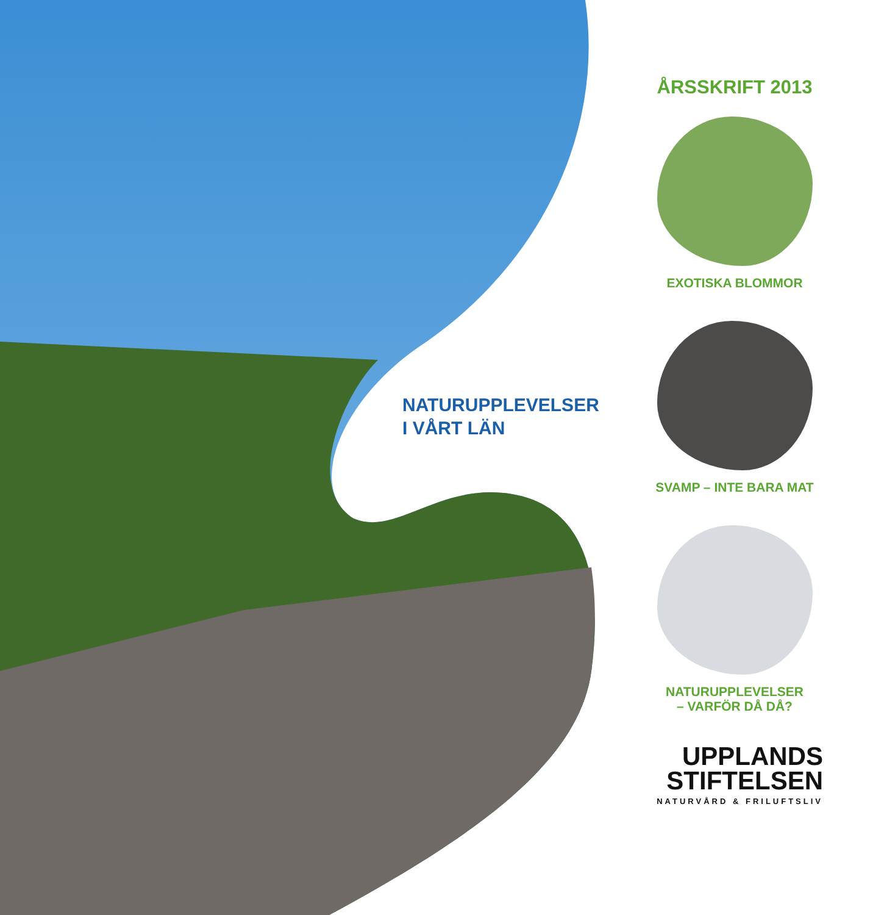NATURUPPLEVELSER
I VÅRT LÄN
ÅRSSKRIFT 2013
EXOTISKA BLOMMOR
SVAMP – INTE BARA MAT
NATURUPPLEVELSER
– VARFÖR DÅ DÅ?
UPPLANDS
STIFTELSEN
NATURVÅRD & FRILUFTSLIV